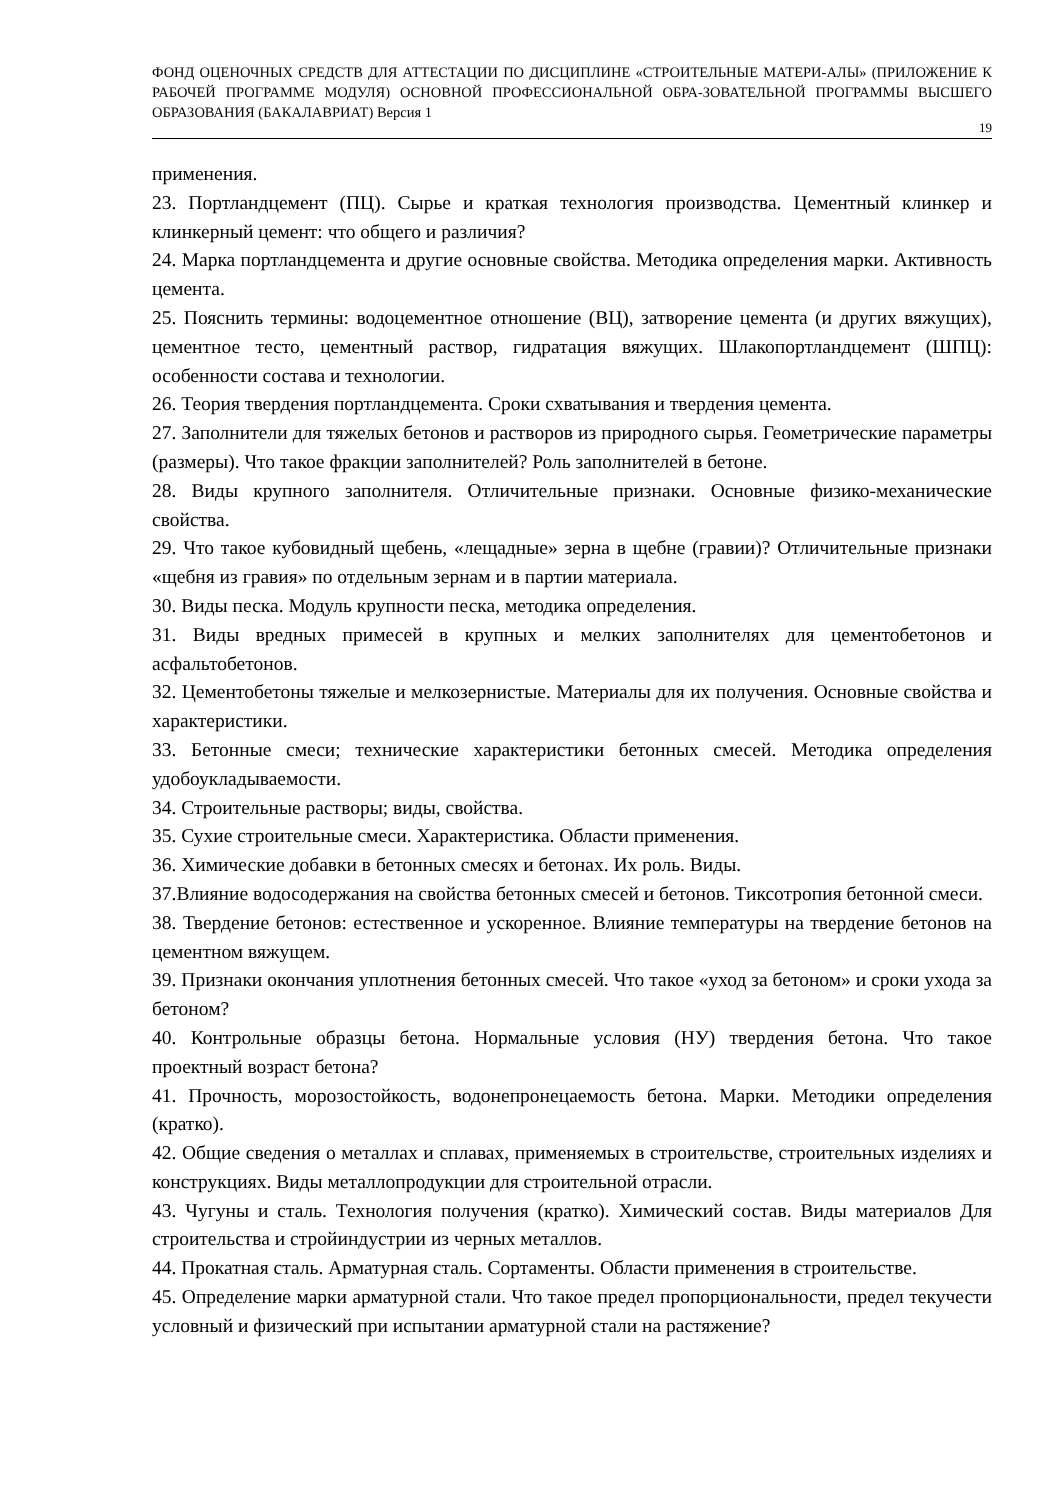ФОНД ОЦЕНОЧНЫХ СРЕДСТВ ДЛЯ АТТЕСТАЦИИ ПО ДИСЦИПЛИНЕ «СТРОИТЕЛЬНЫЕ МАТЕРИ-АЛЫ» (ПРИЛОЖЕНИЕ К РАБОЧЕЙ ПРОГРАММЕ МОДУЛЯ) ОСНОВНОЙ ПРОФЕССИОНАЛЬНОЙ ОБРА-ЗОВАТЕЛЬНОЙ ПРОГРАММЫ ВЫСШЕГО ОБРАЗОВАНИЯ (БАКАЛАВРИАТ) Версия 1
19
применения.
23. Портландцемент (ПЦ). Сырье и краткая технология производства. Цементный клинкер и клинкерный цемент: что общего и различия?
24. Марка портландцемента и другие основные свойства. Методика определения марки. Активность цемента.
25. Пояснить термины: водоцементное отношение (ВЦ), затворение цемента (и других вяжущих), цементное тесто, цементный раствор, гидратация вяжущих. Шлакопортландцемент (ШПЦ): особенности состава и технологии.
26. Теория твердения портландцемента. Сроки схватывания и твердения цемента.
27. Заполнители для тяжелых бетонов и растворов из природного сырья. Геометрические параметры (размеры). Что такое фракции заполнителей? Роль заполнителей в бетоне.
28. Виды крупного заполнителя. Отличительные признаки. Основные физико-механические свойства.
29. Что такое кубовидный щебень, «лещадные» зерна в щебне (гравии)? Отличительные признаки «щебня из гравия» по отдельным зернам и в партии материала.
30. Виды песка. Модуль крупности песка, методика определения.
31. Виды вредных примесей в крупных и мелких заполнителях для цементобетонов и асфальтобетонов.
32. Цементобетоны тяжелые и мелкозернистые. Материалы для их получения. Основные свойства и характеристики.
33. Бетонные смеси; технические характеристики бетонных смесей. Методика определения удобоукладываемости.
34. Строительные растворы; виды, свойства.
35. Сухие строительные смеси. Характеристика. Области применения.
36. Химические добавки в бетонных смесях и бетонах. Их роль. Виды.
37.Влияние водосодержания на свойства бетонных смесей и бетонов. Тиксотропия бетонной смеси.
38. Твердение бетонов: естественное и ускоренное. Влияние температуры на твердение бетонов на цементном вяжущем.
39. Признаки окончания уплотнения бетонных смесей. Что такое «уход за бетоном» и сроки ухода за бетоном?
40. Контрольные образцы бетона. Нормальные условия (НУ) твердения бетона. Что такое проектный возраст бетона?
41. Прочность, морозостойкость, водонепронецаемость бетона. Марки. Методики определения (кратко).
42. Общие сведения о металлах и сплавах, применяемых в строительстве, строительных изделиях и конструкциях. Виды металлопродукции для строительной отрасли.
43. Чугуны и сталь. Технология получения (кратко). Химический состав. Виды материалов Для строительства и стройиндустрии из черных металлов.
44. Прокатная сталь. Арматурная сталь. Сортаменты. Области применения в строительстве.
45. Определение марки арматурной стали. Что такое предел пропорциональности, предел текучести условный и физический при испытании арматурной стали на растяжение?